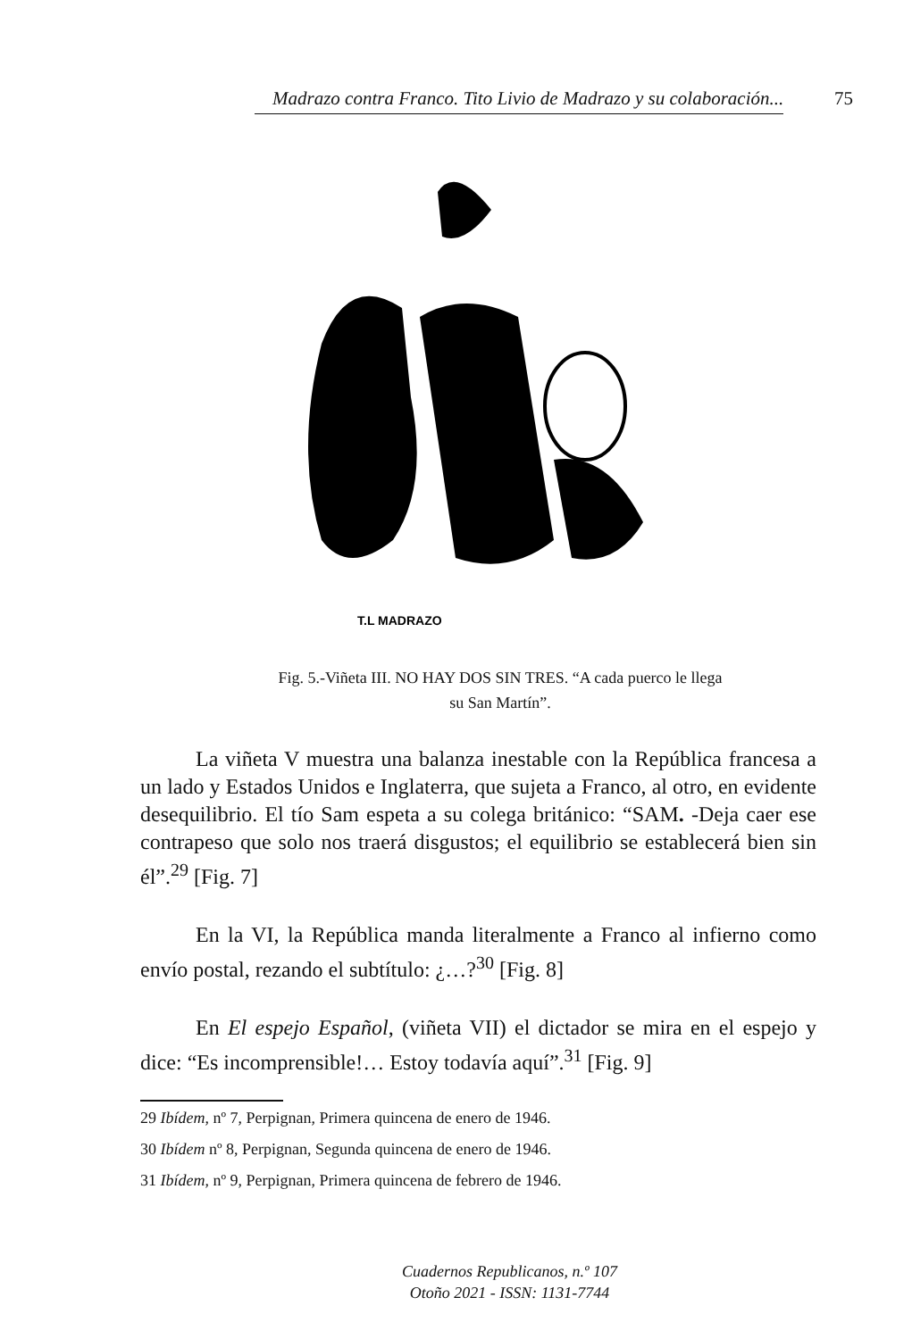Madrazo contra Franco. Tito Livio de Madrazo y su colaboración... 75
T.L MADRAZO
Fig. 5.-Viñeta III. NO HAY DOS SIN TRES. “A cada puerco le llega
su San Martín”.
La viñeta V muestra una balanza inestable con la República francesa a un lado y Estados Unidos e Inglaterra, que sujeta a Franco, al otro, en evidente desequilibrio. El tío Sam espeta a su colega británico: “SAM. -Deja caer ese contrapeso que solo nos traerá disgustos; el equilibrio se establecerá bien sin él”.<sup>29</sup> [Fig. 7]
En la VI, la República manda literalmente a Franco al infierno como envío postal, rezando el subtítulo: ¿…?<sup>30</sup> [Fig. 8]
En El espejo Español, (viñeta VII) el dictador se mira en el espejo y dice: “Es incomprensible!… Estoy todavía aquí”.<sup>31</sup> [Fig. 9]
29 Ibídem, nº 7, Perpignan, Primera quincena de enero de 1946.
30 Ibídem nº 8, Perpignan, Segunda quincena de enero de 1946.
31 Ibídem, nº 9, Perpignan, Primera quincena de febrero de 1946.
Cuadernos Republicanos, n.º 107
Otoño 2021 - ISSN: 1131-7744